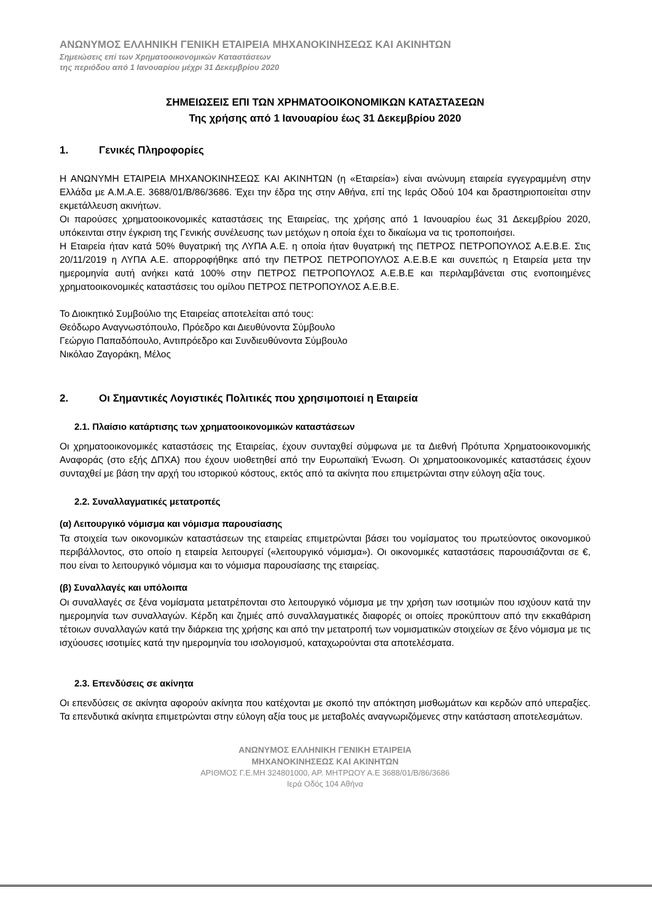ΑΝΩΝΥΜΟΣ ΕΛΛΗΝΙΚΗ ΓΕΝΙΚΗ ΕΤΑΙΡΕΙΑ ΜΗΧΑΝΟΚΙΝΗΣΕΩΣ ΚΑΙ ΑΚΙΝΗΤΩΝ
Σημειώσεις επί των Χρηματοοικονομικών Καταστάσεων
της περιόδου από 1 Ιανουαρίου μέχρι 31 Δεκεμβρίου 2020
ΣΗΜΕΙΩΣΕΙΣ ΕΠΙ ΤΩΝ ΧΡΗΜΑΤΟΟΙΚΟΝΟΜΙΚΩΝ ΚΑΤΑΣΤΑΣΕΩΝ
Της χρήσης από 1 Ιανουαρίου έως 31 Δεκεμβρίου 2020
1. Γενικές Πληροφορίες
Η ΑΝΩΝΥΜΗ ΕΤΑΙΡΕΙΑ ΜΗΧΑΝΟΚΙΝΗΣΕΩΣ ΚΑΙ ΑΚΙΝΗΤΩΝ (η «Εταιρεία») είναι ανώνυμη εταιρεία εγγεγραμμένη στην Ελλάδα με Α.Μ.Α.Ε. 3688/01/Β/86/3686. Έχει την έδρα της στην Αθήνα, επί της Ιεράς Οδού 104 και δραστηριοποιείται στην εκμετάλλευση ακινήτων.
Οι παρούσες χρηματοοικονομικές καταστάσεις της Εταιρείας, της χρήσης από 1 Ιανουαρίου έως 31 Δεκεμβρίου 2020, υπόκεινται στην έγκριση της Γενικής συνέλευσης των μετόχων η οποία έχει το δικαίωμα να τις τροποποιήσει.
Η Εταιρεία ήταν κατά 50% θυγατρική της ΛΥΠΑ Α.Ε. η οποία ήταν θυγατρική της ΠΕΤΡΟΣ ΠΕΤΡΟΠΟΥΛΟΣ Α.Ε.Β.Ε. Στις 20/11/2019 η ΛΥΠΑ Α.Ε. απορροφήθηκε από την ΠΕΤΡΟΣ ΠΕΤΡΟΠΟΥΛΟΣ Α.Ε.Β.Ε και συνεπώς η Εταιρεία μετα την ημερομηνία αυτή ανήκει κατά 100% στην ΠΕΤΡΟΣ ΠΕΤΡΟΠΟΥΛΟΣ Α.Ε.Β.Ε και περιλαμβάνεται στις ενοποιημένες χρηματοοικονομικές καταστάσεις του ομίλου ΠΕΤΡΟΣ ΠΕΤΡΟΠΟΥΛΟΣ Α.Ε.Β.Ε.
Το Διοικητικό Συμβούλιο της Εταιρείας αποτελείται από τους:
Θεόδωρο Αναγνωστόπουλο, Πρόεδρο και Διευθύνοντα Σύμβουλο
Γεώργιο Παπαδόπουλο, Αντιπρόεδρο και Συνδιευθύνοντα Σύμβουλο
Νικόλαο Ζαγοράκη, Μέλος
2. Οι Σημαντικές Λογιστικές Πολιτικές που χρησιμοποιεί η Εταιρεία
2.1. Πλαίσιο κατάρτισης των χρηματοοικονομικών καταστάσεων
Οι χρηματοοικονομικές καταστάσεις της Εταιρείας, έχουν συνταχθεί σύμφωνα με τα Διεθνή Πρότυπα Χρηματοοικονομικής Αναφοράς (στο εξής ΔΠΧΑ) που έχουν υιοθετηθεί από την Ευρωπαϊκή Ένωση. Οι χρηματοοικονομικές καταστάσεις έχουν συνταχθεί με βάση την αρχή του ιστορικού κόστους, εκτός από τα ακίνητα που επιμετρώνται στην εύλογη αξία τους.
2.2. Συναλλαγματικές μετατροπές
(α) Λειτουργικό νόμισμα και νόμισμα παρουσίασης
Τα στοιχεία των οικονομικών καταστάσεων της εταιρείας επιμετρώνται βάσει του νομίσματος του πρωτεύοντος οικονομικού περιβάλλοντος, στο οποίο η εταιρεία λειτουργεί («λειτουργικό νόμισμα»). Οι οικονομικές καταστάσεις παρουσιάζονται σε €, που είναι το λειτουργικό νόμισμα και το νόμισμα παρουσίασης της εταιρείας.
(β) Συναλλαγές και υπόλοιπα
Οι συναλλαγές σε ξένα νομίσματα μετατρέπονται στο λειτουργικό νόμισμα με την χρήση των ισοτιμιών που ισχύουν κατά την ημερομηνία των συναλλαγών. Κέρδη και ζημιές από συναλλαγματικές διαφορές οι οποίες προκύπτουν από την εκκαθάριση τέτοιων συναλλαγών κατά την διάρκεια της χρήσης και από την μετατροπή των νομισματικών στοιχείων σε ξένο νόμισμα με τις ισχύουσες ισοτιμίες κατά την ημερομηνία του ισολογισμού, καταχωρούνται στα αποτελέσματα.
2.3. Επενδύσεις σε ακίνητα
Οι επενδύσεις σε ακίνητα αφορούν ακίνητα που κατέχονται με σκοπό την απόκτηση μισθωμάτων και κερδών από υπεραξίες. Τα επενδυτικά ακίνητα επιμετρώνται στην εύλογη αξία τους με μεταβολές αναγνωριζόμενες στην κατάσταση αποτελεσμάτων.
ΑΝΩΝΥΜΟΣ ΕΛΛΗΝΙΚΗ ΓΕΝΙΚΗ ΕΤΑΙΡΕΙΑ
ΜΗΧΑΝΟΚΙΝΗΣΕΩΣ ΚΑΙ ΑΚΙΝΗΤΩΝ
ΑΡΙΘΜΟΣ Γ.Ε.ΜΗ 324801000, ΑΡ. ΜΗΤΡΩΟΥ Α.Ε 3688/01/Β/86/3686
Ιερά Οδός 104 Αθήνα